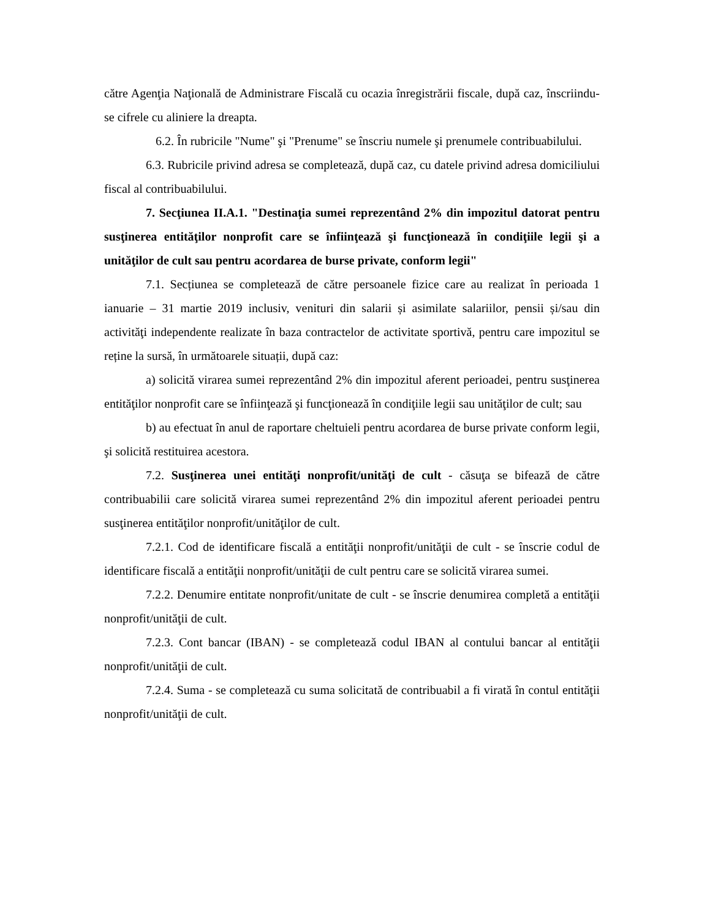către Agenţia Naţională de Administrare Fiscală cu ocazia înregistrării fiscale, după caz, înscriindu-se cifrele cu aliniere la dreapta.
6.2. În rubricile "Nume" şi "Prenume" se înscriu numele şi prenumele contribuabilului.
6.3. Rubricile privind adresa se completează, după caz, cu datele privind adresa domiciliului fiscal al contribuabilului.
7. Secţiunea II.A.1. "Destinaţia sumei reprezentând 2% din impozitul datorat pentru susţinerea entităţilor nonprofit care se înfiinţează şi funcţionează în condiţiile legii şi a unităţilor de cult sau pentru acordarea de burse private, conform legii"
7.1. Secțiunea se completează de către persoanele fizice care au realizat în perioada 1 ianuarie – 31 martie 2019 inclusiv, venituri din salarii și asimilate salariilor, pensii și/sau din activităţi independente realizate în baza contractelor de activitate sportivă, pentru care impozitul se reține la sursă, în următoarele situații, după caz:
a) solicită virarea sumei reprezentând 2% din impozitul aferent perioadei, pentru susţinerea entităţilor nonprofit care se înfiinţează şi funcţionează în condiţiile legii sau unităţilor de cult; sau
b) au efectuat în anul de raportare cheltuieli pentru acordarea de burse private conform legii, şi solicită restituirea acestora.
7.2. Susţinerea unei entităţi nonprofit/unităţi de cult - căsuţa se bifează de către contribuabilii care solicită virarea sumei reprezentând 2% din impozitul aferent perioadei pentru susţinerea entităţilor nonprofit/unităţilor de cult.
7.2.1. Cod de identificare fiscală a entităţii nonprofit/unităţii de cult - se înscrie codul de identificare fiscală a entităţii nonprofit/unităţii de cult pentru care se solicită virarea sumei.
7.2.2. Denumire entitate nonprofit/unitate de cult - se înscrie denumirea completă a entităţii nonprofit/unităţii de cult.
7.2.3. Cont bancar (IBAN) - se completează codul IBAN al contului bancar al entităţii nonprofit/unităţii de cult.
7.2.4. Suma - se completează cu suma solicitată de contribuabil a fi virată în contul entităţii nonprofit/unităţii de cult.